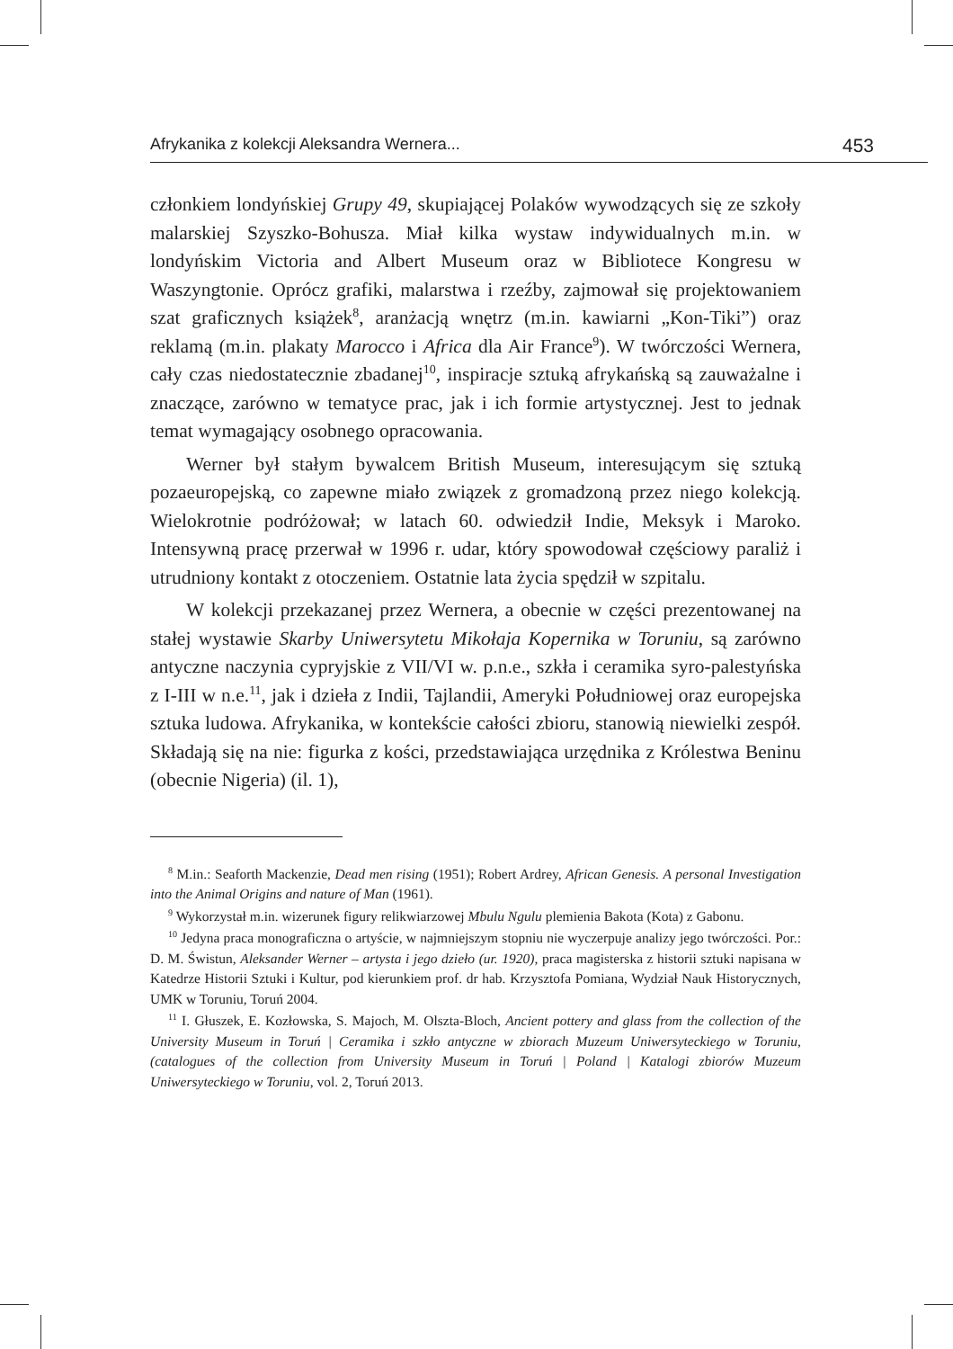Afrykanika z kolekcji Aleksandra Wernera... 453
członkiem londyńskiej Grupy 49, skupiającej Polaków wywodzących się ze szkoły malarskiej Szyszko-Bohusza. Miał kilka wystaw indywidualnych m.in. w londyńskim Victoria and Albert Museum oraz w Bibliotece Kongresu w Waszyngtonie. Oprócz grafiki, malarstwa i rzeźby, zajmował się projektowaniem szat graficznych książek<sup>8</sup>, aranżacją wnętrz (m.in. kawiarni „Kon-Tiki”) oraz reklamą (m.in. plakaty Marocco i Africa dla Air France<sup>9</sup>). W twórczości Wernera, cały czas niedostatecznie zbadanej<sup>10</sup>, inspiracje sztuką afrykańską są zauważalne i znaczące, zarówno w tematyce prac, jak i ich formie artystycznej. Jest to jednak temat wymagający osobnego opracowania.
Werner był stałym bywalcem British Museum, interesującym się sztuką pozaeuropejską, co zapewne miało związek z gromadzoną przez niego kolekcją. Wielokrotnie podróżował; w latach 60. odwiedził Indie, Meksyk i Maroko. Intensywną pracę przerwał w 1996 r. udar, który spowodował częściowy paraliż i utrudniony kontakt z otoczeniem. Ostatnie lata życia spędził w szpitalu.
W kolekcji przekazanej przez Wernera, a obecnie w części prezentowanej na stałej wystawie Skarby Uniwersytetu Mikołaja Kopernika w Toruniu, są zarówno antyczne naczynia cypryjskie z VII/VI w. p.n.e., szkła i ceramika syro-palestyńska z I-III w n.e.<sup>11</sup>, jak i dzieła z Indii, Tajlandii, Ameryki Południowej oraz europejska sztuka ludowa. Afrykanika, w kontekście całości zbioru, stanowią niewielki zespół. Składają się na nie: figurka z kości, przedstawiająca urzędnika z Królestwa Beninu (obecnie Nigeria) (il. 1),
<sup>8</sup> M.in.: Seaforth Mackenzie, Dead men rising (1951); Robert Ardrey, African Genesis. A personal Investigation into the Animal Origins and nature of Man (1961).
<sup>9</sup> Wykorzystał m.in. wizerunek figury relikwiarzowej Mbulu Ngulu plemienia Bakota (Kota) z Gabonu.
<sup>10</sup> Jedyna praca monograficzna o artyście, w najmniejszym stopniu nie wyczerpuje analizy jego twórczości. Por.: D. M. Świstun, Aleksander Werner – artysta i jego dzieło (ur. 1920), praca magisterska z historii sztuki napisana w Katedrze Historii Sztuki i Kultur, pod kierunkiem prof. dr hab. Krzysztofa Pomiana, Wydział Nauk Historycznych, UMK w Toruniu, Toruń 2004.
<sup>11</sup> I. Głuszek, E. Kozłowska, S. Majoch, M. Olszta-Bloch, Ancient pottery and glass from the collection of the University Museum in Toruń | Ceramika i szkło antyczne w zbiorach Muzeum Uniwersyteckiego w Toruniu, (catalogues of the collection from University Museum in Toruń | Poland | Katalogi zbiorów Muzeum Uniwersyteckiego w Toruniu, vol. 2, Toruń 2013.